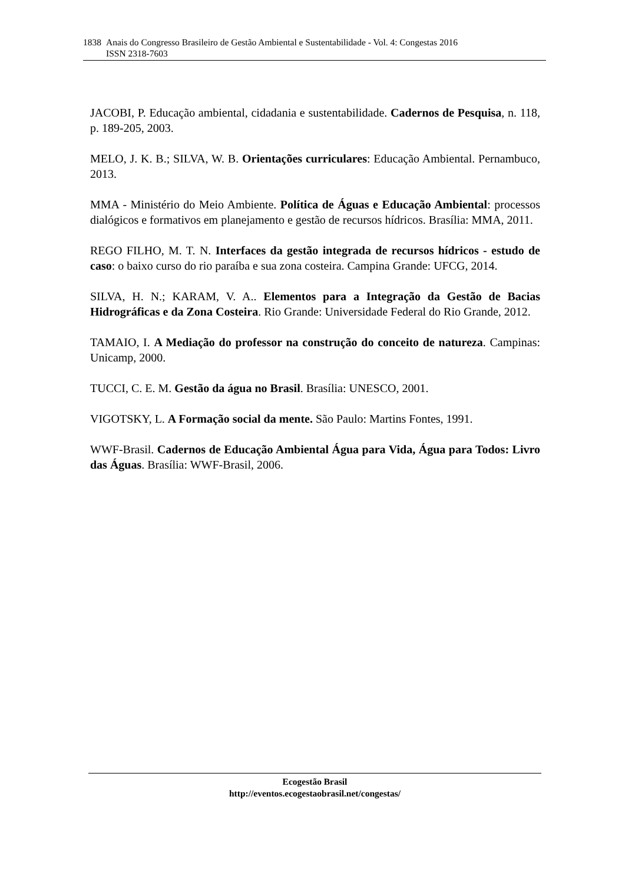1838 Anais do Congresso Brasileiro de Gestão Ambiental e Sustentabilidade - Vol. 4: Congestas 2016
ISSN 2318-7603
JACOBI, P. Educação ambiental, cidadania e sustentabilidade. Cadernos de Pesquisa, n. 118, p. 189-205, 2003.
MELO, J. K. B.; SILVA, W. B. Orientações curriculares: Educação Ambiental. Pernambuco, 2013.
MMA - Ministério do Meio Ambiente. Política de Águas e Educação Ambiental: processos dialógicos e formativos em planejamento e gestão de recursos hídricos. Brasília: MMA, 2011.
REGO FILHO, M. T. N. Interfaces da gestão integrada de recursos hídricos - estudo de caso: o baixo curso do rio paraíba e sua zona costeira. Campina Grande: UFCG, 2014.
SILVA, H. N.; KARAM, V. A.. Elementos para a Integração da Gestão de Bacias Hidrográficas e da Zona Costeira. Rio Grande: Universidade Federal do Rio Grande, 2012.
TAMAIO, I. A Mediação do professor na construção do conceito de natureza. Campinas: Unicamp, 2000.
TUCCI, C. E. M. Gestão da água no Brasil. Brasília: UNESCO, 2001.
VIGOTSKY, L. A Formação social da mente. São Paulo: Martins Fontes, 1991.
WWF-Brasil. Cadernos de Educação Ambiental Água para Vida, Água para Todos: Livro das Águas. Brasília: WWF-Brasil, 2006.
Ecogestão Brasil
http://eventos.ecogestaobrasil.net/congestas/